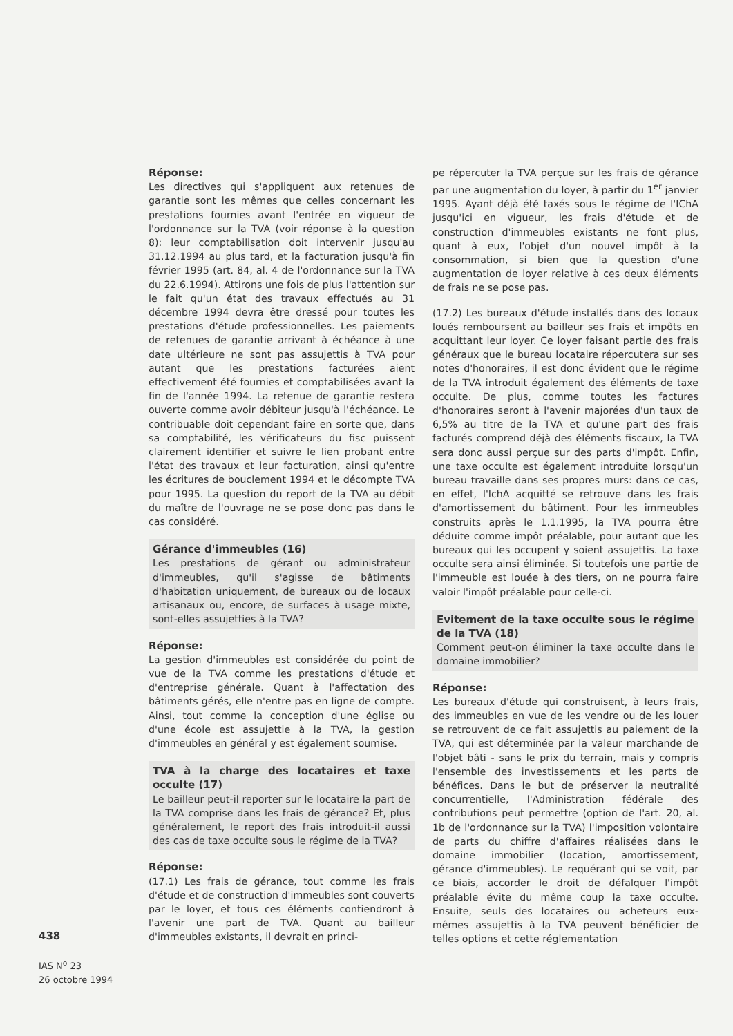438
IAS N<sup>o</sup> 23
26 octobre 1994
Réponse:
Les directives qui s'appliquent aux retenues de garantie sont les mêmes que celles concernant les prestations fournies avant l'entrée en vigueur de l'ordonnance sur la TVA (voir réponse à la question 8): leur comptabilisation doit intervenir jusqu'au 31.12.1994 au plus tard, et la facturation jusqu'à fin février 1995 (art. 84, al. 4 de l'ordonnance sur la TVA du 22.6.1994). Attirons une fois de plus l'attention sur le fait qu'un état des travaux effectués au 31 décembre 1994 devra être dressé pour toutes les prestations d'étude professionnelles. Les paiements de retenues de garantie arrivant à échéance à une date ultérieure ne sont pas assujettis à TVA pour autant que les prestations facturées aient effectivement été fournies et comptabilisées avant la fin de l'année 1994. La retenue de garantie restera ouverte comme avoir débiteur jusqu'à l'échéance. Le contribuable doit cependant faire en sorte que, dans sa comptabilité, les vérificateurs du fisc puissent clairement identifier et suivre le lien probant entre l'état des travaux et leur facturation, ainsi qu'entre les écritures de bouclement 1994 et le décompte TVA pour 1995. La question du report de la TVA au débit du maître de l'ouvrage ne se pose donc pas dans le cas considéré.
Gérance d'immeubles (16)
Les prestations de gérant ou administrateur d'immeubles, qu'il s'agisse de bâtiments d'habitation uniquement, de bureaux ou de locaux artisanaux ou, encore, de surfaces à usage mixte, sont-elles assujetties à la TVA?
Réponse:
La gestion d'immeubles est considérée du point de vue de la TVA comme les prestations d'étude et d'entreprise générale. Quant à l'affectation des bâtiments gérés, elle n'entre pas en ligne de compte. Ainsi, tout comme la conception d'une église ou d'une école est assujettie à la TVA, la gestion d'immeubles en général y est également soumise.
TVA à la charge des locataires et taxe occulte (17)
Le bailleur peut-il reporter sur le locataire la part de la TVA comprise dans les frais de gérance? Et, plus généralement, le report des frais introduit-il aussi des cas de taxe occulte sous le régime de la TVA?
Réponse:
(17.1) Les frais de gérance, tout comme les frais d'étude et de construction d'immeubles sont couverts par le loyer, et tous ces éléments contiendront à l'avenir une part de TVA. Quant au bailleur d'immeubles existants, il devrait en princi-
pe répercuter la TVA perçue sur les frais de gérance par une augmentation du loyer, à partir du 1<sup>er</sup> janvier 1995. Ayant déjà été taxés sous le régime de l'IChA jusqu'ici en vigueur, les frais d'étude et de construction d'immeubles existants ne font plus, quant à eux, l'objet d'un nouvel impôt à la consommation, si bien que la question d'une augmentation de loyer relative à ces deux éléments de frais ne se pose pas.
(17.2) Les bureaux d'étude installés dans des locaux loués remboursent au bailleur ses frais et impôts en acquittant leur loyer. Ce loyer faisant partie des frais généraux que le bureau locataire répercutera sur ses notes d'honoraires, il est donc évident que le régime de la TVA introduit également des éléments de taxe occulte. De plus, comme toutes les factures d'honoraires seront à l'avenir majorées d'un taux de 6,5% au titre de la TVA et qu'une part des frais facturés comprend déjà des éléments fiscaux, la TVA sera donc aussi perçue sur des parts d'impôt. Enfin, une taxe occulte est également introduite lorsqu'un bureau travaille dans ses propres murs: dans ce cas, en effet, l'IchA acquitté se retrouve dans les frais d'amortissement du bâtiment. Pour les immeubles construits après le 1.1.1995, la TVA pourra être déduite comme impôt préalable, pour autant que les bureaux qui les occupent y soient assujettis. La taxe occulte sera ainsi éliminée. Si toutefois une partie de l'immeuble est louée à des tiers, on ne pourra faire valoir l'impôt préalable pour celle-ci.
Evitement de la taxe occulte sous le régime de la TVA (18)
Comment peut-on éliminer la taxe occulte dans le domaine immobilier?
Réponse:
Les bureaux d'étude qui construisent, à leurs frais, des immeubles en vue de les vendre ou de les louer se retrouvent de ce fait assujettis au paiement de la TVA, qui est déterminée par la valeur marchande de l'objet bâti - sans le prix du terrain, mais y compris l'ensemble des investissements et les parts de bénéfices. Dans le but de préserver la neutralité concurrentielle, l'Administration fédérale des contributions peut permettre (option de l'art. 20, al. 1b de l'ordonnance sur la TVA) l'imposition volontaire de parts du chiffre d'affaires réalisées dans le domaine immobilier (location, amortissement, gérance d'immeubles). Le requérant qui se voit, par ce biais, accorder le droit de défalquer l'impôt préalable évite du même coup la taxe occulte. Ensuite, seuls des locataires ou acheteurs eux-mêmes assujettis à la TVA peuvent bénéficier de telles options et cette réglementation